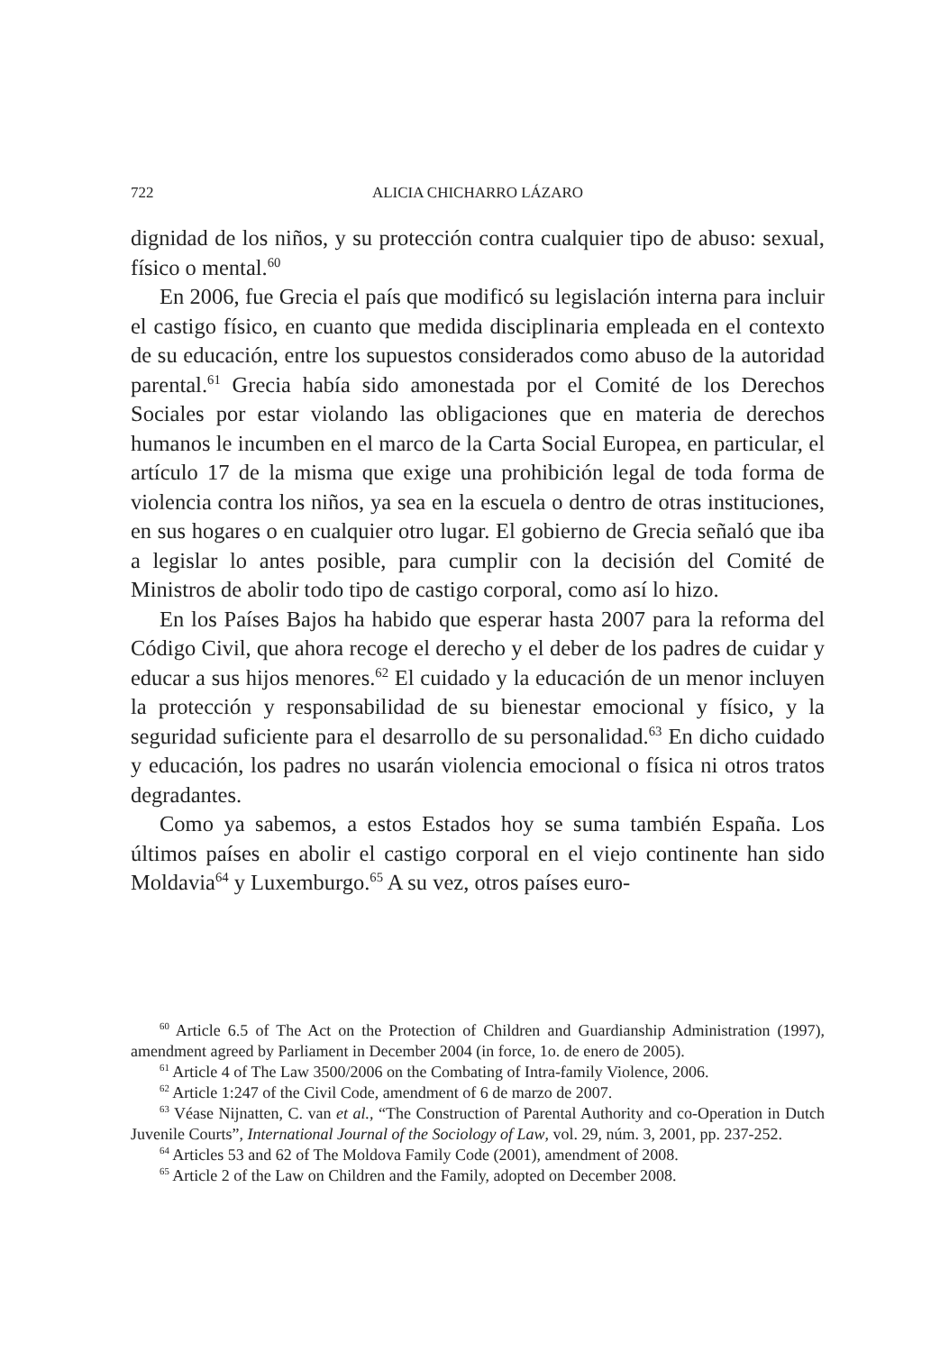722 ALICIA CHICHARRO LÁZARO
dignidad de los niños, y su protección contra cualquier tipo de abuso: sexual, físico o mental.<sup>60</sup>
En 2006, fue Grecia el país que modificó su legislación interna para incluir el castigo físico, en cuanto que medida disciplinaria empleada en el contexto de su educación, entre los supuestos considerados como abuso de la autoridad parental.<sup>61</sup> Grecia había sido amonestada por el Comité de los Derechos Sociales por estar violando las obligaciones que en materia de derechos humanos le incumben en el marco de la Carta Social Europea, en particular, el artículo 17 de la misma que exige una prohibición legal de toda forma de violencia contra los niños, ya sea en la escuela o dentro de otras instituciones, en sus hogares o en cualquier otro lugar. El gobierno de Grecia señaló que iba a legislar lo antes posible, para cumplir con la decisión del Comité de Ministros de abolir todo tipo de castigo corporal, como así lo hizo.
En los Países Bajos ha habido que esperar hasta 2007 para la reforma del Código Civil, que ahora recoge el derecho y el deber de los padres de cuidar y educar a sus hijos menores.<sup>62</sup> El cuidado y la educación de un menor incluyen la protección y responsabilidad de su bienestar emocional y físico, y la seguridad suficiente para el desarrollo de su personalidad.<sup>63</sup> En dicho cuidado y educación, los padres no usarán violencia emocional o física ni otros tratos degradantes.
Como ya sabemos, a estos Estados hoy se suma también España. Los últimos países en abolir el castigo corporal en el viejo continente han sido Moldavia<sup>64</sup> y Luxemburgo.<sup>65</sup> A su vez, otros países euro-
<sup>60</sup> Article 6.5 of The Act on the Protection of Children and Guardianship Administration (1997), amendment agreed by Parliament in December 2004 (in force, 1o. de enero de 2005).
<sup>61</sup> Article 4 of The Law 3500/2006 on the Combating of Intra-family Violence, 2006.
<sup>62</sup> Article 1:247 of the Civil Code, amendment of 6 de marzo de 2007.
<sup>63</sup> Véase Nijnatten, C. van et al., “The Construction of Parental Authority and co-Operation in Dutch Juvenile Courts”, International Journal of the Sociology of Law, vol. 29, núm. 3, 2001, pp. 237-252.
<sup>64</sup> Articles 53 and 62 of The Moldova Family Code (2001), amendment of 2008.
<sup>65</sup> Article 2 of the Law on Children and the Family, adopted on December 2008.